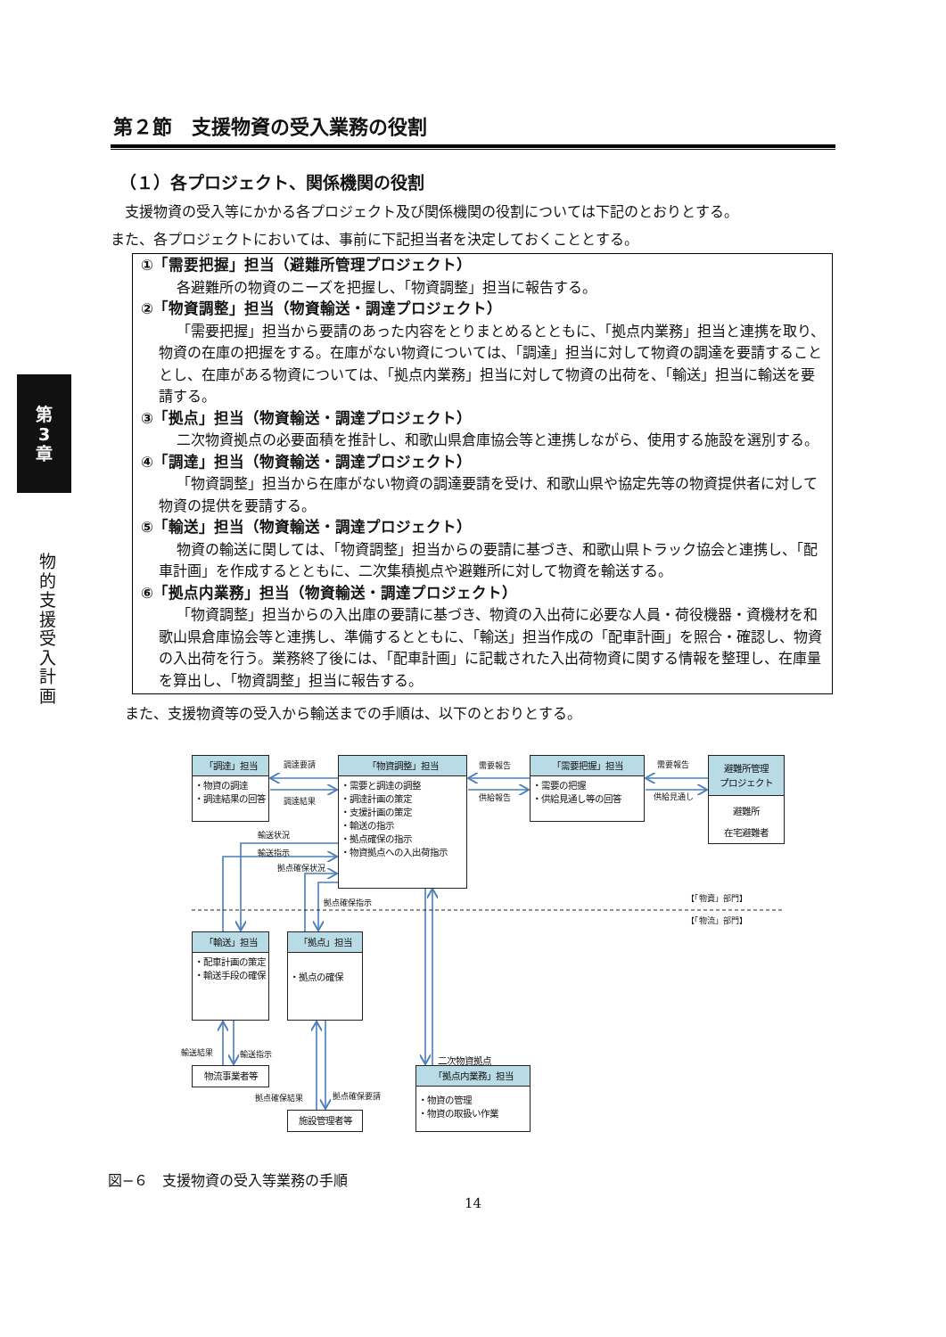第
3
章
物的支援受入計画
第２節　支援物資の受入業務の役割
（１）各プロジェクト、関係機関の役割
　支援物資の受入等にかかる各プロジェクト及び関係機関の役割については下記のとおりとする。
また、各プロジェクトにおいては、事前に下記担当者を決定しておくこととする。
①「需要把握」担当（避難所管理プロジェクト）
各避難所の物資のニーズを把握し、「物資調整」担当に報告する。
②「物資調整」担当（物資輸送・調達プロジェクト）
「需要把握」担当から要請のあった内容をとりまとめるとともに、「拠点内業務」担当と連携を取り、物資の在庫の把握をする。在庫がない物資については、「調達」担当に対して物資の調達を要請することとし、在庫がある物資については、「拠点内業務」担当に対して物資の出荷を、「輸送」担当に輸送を要請する。
③「拠点」担当（物資輸送・調達プロジェクト）
二次物資拠点の必要面積を推計し、和歌山県倉庫協会等と連携しながら、使用する施設を選別する。
④「調達」担当（物資輸送・調達プロジェクト）
「物資調整」担当から在庫がない物資の調達要請を受け、和歌山県や協定先等の物資提供者に対して物資の提供を要請する。
⑤「輸送」担当（物資輸送・調達プロジェクト）
物資の輸送に関しては、「物資調整」担当からの要請に基づき、和歌山県トラック協会と連携し、「配車計画」を作成するとともに、二次集積拠点や避難所に対して物資を輸送する。
⑥「拠点内業務」担当（物資輸送・調達プロジェクト）
「物資調整」担当からの入出庫の要請に基づき、物資の入出荷に必要な人員・荷役機器・資機材を和歌山県倉庫協会等と連携し、準備するとともに、「輸送」担当作成の「配車計画」を照合・確認し、物資の入出荷を行う。業務終了後には、「配車計画」に記載された入出荷物資に関する情報を整理し、在庫量を算出し、「物資調整」担当に報告する。
　また、支援物資等の受入から輸送までの手順は、以下のとおりとする。
「調達」担当
・物資の調達
・調達結果の回答
調達要請
調達結果
「物資調整」担当
・需要と調達の調整
・調達計画の策定
・支援計画の策定
・輸送の指示
・拠点確保の指示
・物資拠点への入出荷指示
需要報告
供給報告
「需要把握」担当
・需要の把握
・供給見通し等の回答
需要報告
供給見通し
避難所管理
プロジェクト
避難所
在宅避難者
輸送状況
輸送指示
拠点確保状況
拠点確保指示 【「物資」部門】
【「物流」部門】
「輸送」担当
・配車計画の策定
・輸送手段の確保
「拠点」担当
・拠点の確保
輸送結果 輸送指示
二次物資拠点
物流事業者等
拠点確保結果 拠点確保要請
施設管理者等
「拠点内業務」担当
・物資の管理
・物資の取扱い作業
図−６　支援物資の受入等業務の手順
14